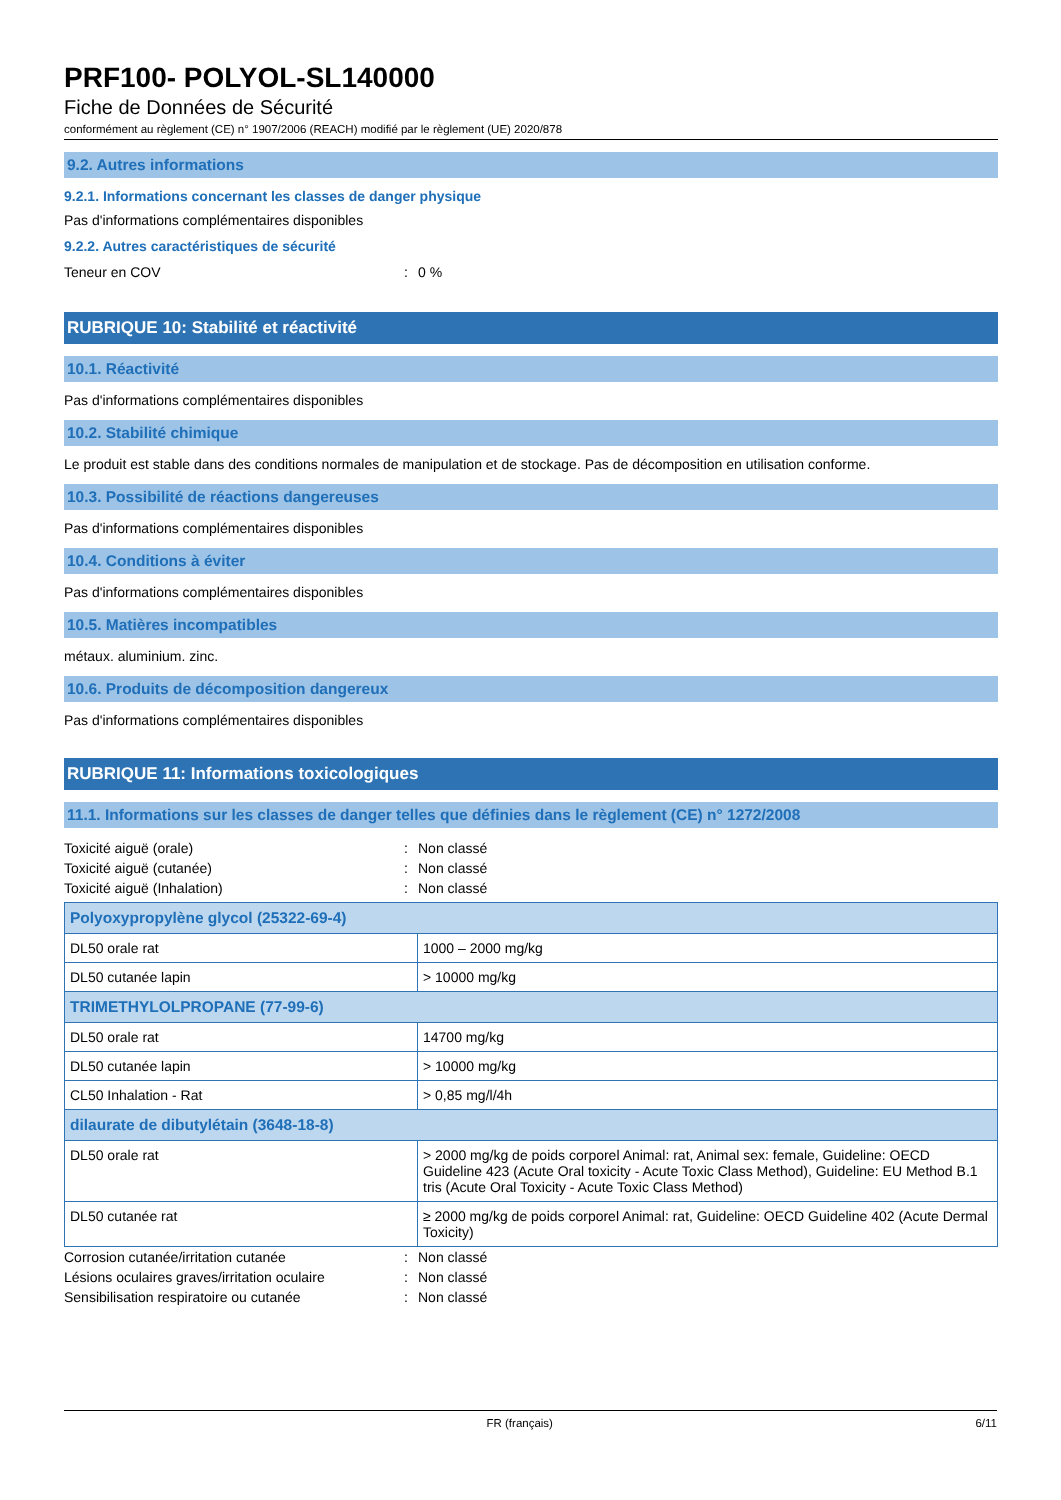PRF100- POLYOL-SL140000
Fiche de Données de Sécurité
conformément au règlement (CE) n° 1907/2006 (REACH) modifié par le règlement (UE) 2020/878
9.2. Autres informations
9.2.1. Informations concernant les classes de danger physique
Pas d'informations complémentaires disponibles
9.2.2. Autres caractéristiques de sécurité
Teneur en COV: 0 %
RUBRIQUE 10: Stabilité et réactivité
10.1. Réactivité
Pas d'informations complémentaires disponibles
10.2. Stabilité chimique
Le produit est stable dans des conditions normales de manipulation et de stockage. Pas de décomposition en utilisation conforme.
10.3. Possibilité de réactions dangereuses
Pas d'informations complémentaires disponibles
10.4. Conditions à éviter
Pas d'informations complémentaires disponibles
10.5. Matières incompatibles
métaux. aluminium. zinc.
10.6. Produits de décomposition dangereux
Pas d'informations complémentaires disponibles
RUBRIQUE 11: Informations toxicologiques
11.1. Informations sur les classes de danger telles que définies dans le règlement (CE) n° 1272/2008
Toxicité aiguë (orale): Non classé
Toxicité aiguë (cutanée): Non classé
Toxicité aiguë (Inhalation): Non classé
| Polyoxypropylène glycol (25322-69-4) | |
| --- | --- |
| DL50 orale rat | 1000 – 2000 mg/kg |
| DL50 cutanée lapin | > 10000 mg/kg |
| TRIMETHYLOLPROPANE (77-99-6) | |
| DL50 orale rat | 14700 mg/kg |
| DL50 cutanée lapin | > 10000 mg/kg |
| CL50 Inhalation - Rat | > 0,85 mg/l/4h |
| dilaurate de dibutylétain (3648-18-8) | |
| DL50 orale rat | > 2000 mg/kg de poids corporel Animal: rat, Animal sex: female, Guideline: OECD Guideline 423 (Acute Oral toxicity - Acute Toxic Class Method), Guideline: EU Method B.1 tris (Acute Oral Toxicity - Acute Toxic Class Method) |
| DL50 cutanée rat | ≥ 2000 mg/kg de poids corporel Animal: rat, Guideline: OECD Guideline 402 (Acute Dermal Toxicity) |
Corrosion cutanée/irritation cutanée: Non classé
Lésions oculaires graves/irritation oculaire: Non classé
Sensibilisation respiratoire ou cutanée: Non classé
FR (français) 6/11